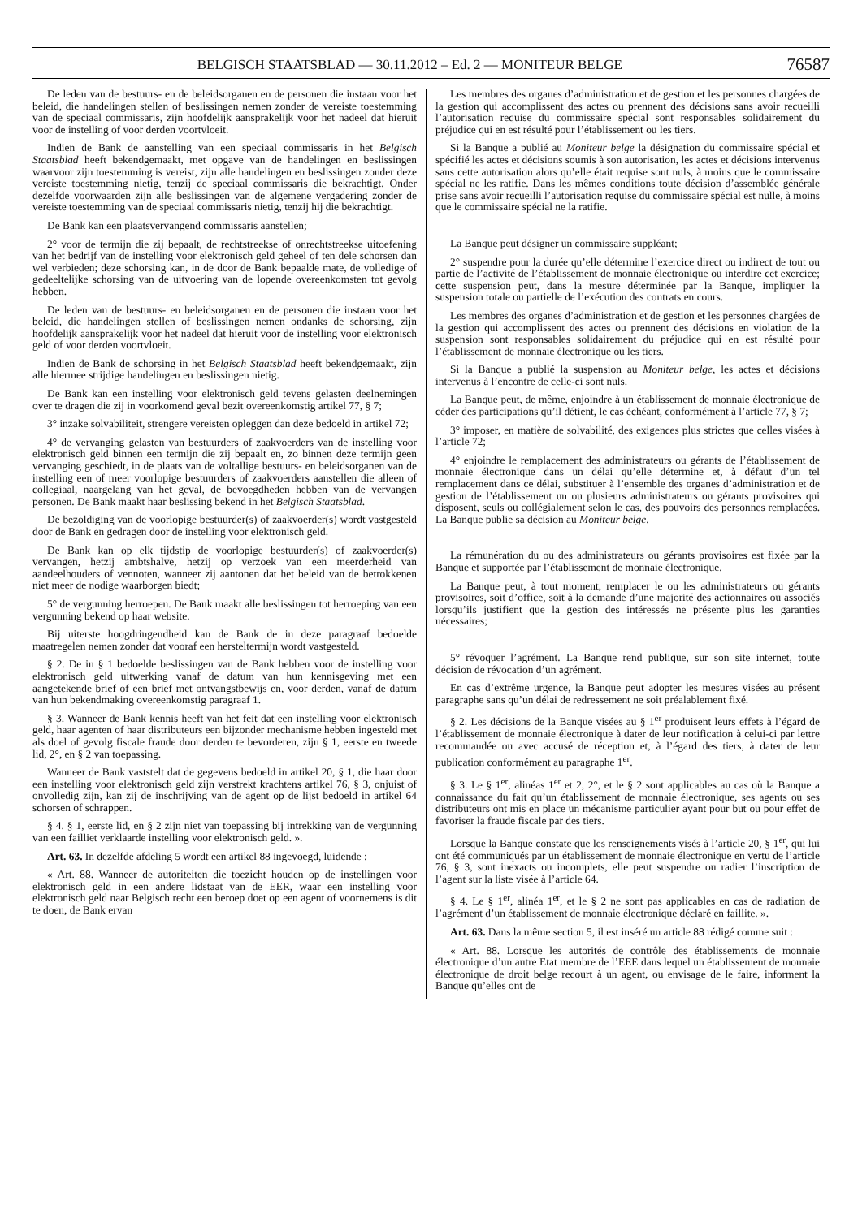BELGISCH STAATSBLAD — 30.11.2012 – Ed. 2 — MONITEUR BELGE 76587
De leden van de bestuurs- en de beleidsorganen en de personen die instaan voor het beleid, die handelingen stellen of beslissingen nemen zonder de vereiste toestemming van de speciaal commissaris, zijn hoofdelijk aansprakelijk voor het nadeel dat hieruit voor de instelling of voor derden voortvloeit.
Indien de Bank de aanstelling van een speciaal commissaris in het Belgisch Staatsblad heeft bekendgemaakt, met opgave van de handelingen en beslissingen waarvoor zijn toestemming is vereist, zijn alle handelingen en beslissingen zonder deze vereiste toestemming nietig, tenzij de speciaal commissaris die bekrachtigt. Onder dezelfde voorwaarden zijn alle beslissingen van de algemene vergadering zonder de vereiste toestemming van de speciaal commissaris nietig, tenzij hij die bekrachtigt.
De Bank kan een plaatsvervangend commissaris aanstellen;
2° voor de termijn die zij bepaalt, de rechtstreekse of onrechtstreekse uitoefening van het bedrijf van de instelling voor elektronisch geld geheel of ten dele schorsen dan wel verbieden; deze schorsing kan, in de door de Bank bepaalde mate, de volledige of gedeeltelijke schorsing van de uitvoering van de lopende overeenkomsten tot gevolg hebben.
De leden van de bestuurs- en beleidsorganen en de personen die instaan voor het beleid, die handelingen stellen of beslissingen nemen ondanks de schorsing, zijn hoofdelijk aansprakelijk voor het nadeel dat hieruit voor de instelling voor elektronisch geld of voor derden voortvloeit.
Indien de Bank de schorsing in het Belgisch Staatsblad heeft bekendgemaakt, zijn alle hiermee strijdige handelingen en beslissingen nietig.
De Bank kan een instelling voor elektronisch geld tevens gelasten deelnemingen over te dragen die zij in voorkomend geval bezit overeenkomstig artikel 77, § 7;
3° inzake solvabiliteit, strengere vereisten opleggen dan deze bedoeld in artikel 72;
4° de vervanging gelasten van bestuurders of zaakvoerders van de instelling voor elektronisch geld binnen een termijn die zij bepaalt en, zo binnen deze termijn geen vervanging geschiedt, in de plaats van de voltallige bestuurs- en beleidsorganen van de instelling een of meer voorlopige bestuurders of zaakvoerders aanstellen die alleen of collegiaal, naargelang van het geval, de bevoegdheden hebben van de vervangen personen. De Bank maakt haar beslissing bekend in het Belgisch Staatsblad.
De bezoldiging van de voorlopige bestuurder(s) of zaakvoerder(s) wordt vastgesteld door de Bank en gedragen door de instelling voor elektronisch geld.
De Bank kan op elk tijdstip de voorlopige bestuurder(s) of zaakvoerder(s) vervangen, hetzij ambtshalve, hetzij op verzoek van een meerderheid van aandeelhouders of vennoten, wanneer zij aantonen dat het beleid van de betrokkenen niet meer de nodige waarborgen biedt;
5° de vergunning herroepen. De Bank maakt alle beslissingen tot herroeping van een vergunning bekend op haar website.
Bij uiterste hoogdringendheid kan de Bank de in deze paragraaf bedoelde maatregelen nemen zonder dat vooraf een hersteltermijn wordt vastgesteld.
§ 2. De in § 1 bedoelde beslissingen van de Bank hebben voor de instelling voor elektronisch geld uitwerking vanaf de datum van hun kennisgeving met een aangetekende brief of een brief met ontvangstbewijs en, voor derden, vanaf de datum van hun bekendmaking overeenkomstig paragraaf 1.
§ 3. Wanneer de Bank kennis heeft van het feit dat een instelling voor elektronisch geld, haar agenten of haar distributeurs een bijzonder mechanisme hebben ingesteld met als doel of gevolg fiscale fraude door derden te bevorderen, zijn § 1, eerste en tweede lid, 2°, en § 2 van toepassing.
Wanneer de Bank vaststelt dat de gegevens bedoeld in artikel 20, § 1, die haar door een instelling voor elektronisch geld zijn verstrekt krachtens artikel 76, § 3, onjuist of onvolledig zijn, kan zij de inschrijving van de agent op de lijst bedoeld in artikel 64 schorsen of schrappen.
§ 4. § 1, eerste lid, en § 2 zijn niet van toepassing bij intrekking van de vergunning van een failliet verklaarde instelling voor elektronisch geld. ».
Art. 63. In dezelfde afdeling 5 wordt een artikel 88 ingevoegd, luidende :
« Art. 88. Wanneer de autoriteiten die toezicht houden op de instellingen voor elektronisch geld in een andere lidstaat van de EER, waar een instelling voor elektronisch geld naar Belgisch recht een beroep doet op een agent of voornemens is dit te doen, de Bank ervan
Les membres des organes d’administration et de gestion et les personnes chargées de la gestion qui accomplissent des actes ou prennent des décisions sans avoir recueilli l’autorisation requise du commissaire spécial sont responsables solidairement du préjudice qui en est résulté pour l’établissement ou les tiers.
Si la Banque a publié au Moniteur belge la désignation du commissaire spécial et spécifié les actes et décisions soumis à son autorisation, les actes et décisions intervenus sans cette autorisation alors qu’elle était requise sont nuls, à moins que le commissaire spécial ne les ratifie. Dans les mêmes conditions toute décision d’assemblée générale prise sans avoir recueilli l’autorisation requise du commissaire spécial est nulle, à moins que le commissaire spécial ne la ratifie.
La Banque peut désigner un commissaire suppléant;
2° suspendre pour la durée qu’elle détermine l’exercice direct ou indirect de tout ou partie de l’activité de l’établissement de monnaie électronique ou interdire cet exercice; cette suspension peut, dans la mesure déterminée par la Banque, impliquer la suspension totale ou partielle de l’exécution des contrats en cours.
Les membres des organes d’administration et de gestion et les personnes chargées de la gestion qui accomplissent des actes ou prennent des décisions en violation de la suspension sont responsables solidairement du préjudice qui en est résulté pour l’établissement de monnaie électronique ou les tiers.
Si la Banque a publié la suspension au Moniteur belge, les actes et décisions intervenus à l’encontre de celle-ci sont nuls.
La Banque peut, de même, enjoindre à un établissement de monnaie électronique de céder des participations qu’il détient, le cas échéant, conformément à l’article 77, § 7;
3° imposer, en matière de solvabilité, des exigences plus strictes que celles visées à l’article 72;
4° enjoindre le remplacement des administrateurs ou gérants de l’établissement de monnaie électronique dans un délai qu’elle détermine et, à défaut d’un tel remplacement dans ce délai, substituer à l’ensemble des organes d’administration et de gestion de l’établissement un ou plusieurs administrateurs ou gérants provisoires qui disposent, seuls ou collégialement selon le cas, des pouvoirs des personnes remplacées. La Banque publie sa décision au Moniteur belge.
La rémunération du ou des administrateurs ou gérants provisoires est fixée par la Banque et supportée par l’établissement de monnaie électronique.
La Banque peut, à tout moment, remplacer le ou les administrateurs ou gérants provisoires, soit d’office, soit à la demande d’une majorité des actionnaires ou associés lorsqu’ils justifient que la gestion des intéressés ne présente plus les garanties nécessaires;
5° révoquer l’agrément. La Banque rend publique, sur son site internet, toute décision de révocation d’un agrément.
En cas d’extrême urgence, la Banque peut adopter les mesures visées au présent paragraphe sans qu’un délai de redressement ne soit préalablement fixé.
§ 2. Les décisions de la Banque visées au § 1<sup>er</sup> produisent leurs effets à l’égard de l’établissement de monnaie électronique à dater de leur notification à celui-ci par lettre recommandée ou avec accusé de réception et, à l’égard des tiers, à dater de leur publication conformément au paragraphe 1<sup>er</sup>.
§ 3. Le § 1<sup>er</sup>, alinéas 1<sup>er</sup> et 2, 2°, et le § 2 sont applicables au cas où la Banque a connaissance du fait qu’un établissement de monnaie électronique, ses agents ou ses distributeurs ont mis en place un mécanisme particulier ayant pour but ou pour effet de favoriser la fraude fiscale par des tiers.
Lorsque la Banque constate que les renseignements visés à l’article 20, § 1<sup>er</sup>, qui lui ont été communiqués par un établissement de monnaie électronique en vertu de l’article 76, § 3, sont inexacts ou incomplets, elle peut suspendre ou radier l’inscription de l’agent sur la liste visée à l’article 64.
§ 4. Le § 1<sup>er</sup>, alinéa 1<sup>er</sup>, et le § 2 ne sont pas applicables en cas de radiation de l’agrément d’un établissement de monnaie électronique déclaré en faillite. ».
Art. 63. Dans la même section 5, il est inséré un article 88 rédigé comme suit :
« Art. 88. Lorsque les autorités de contrôle des établissements de monnaie électronique d’un autre Etat membre de l’EEE dans lequel un établissement de monnaie électronique de droit belge recourt à un agent, ou envisage de le faire, informent la Banque qu’elles ont de